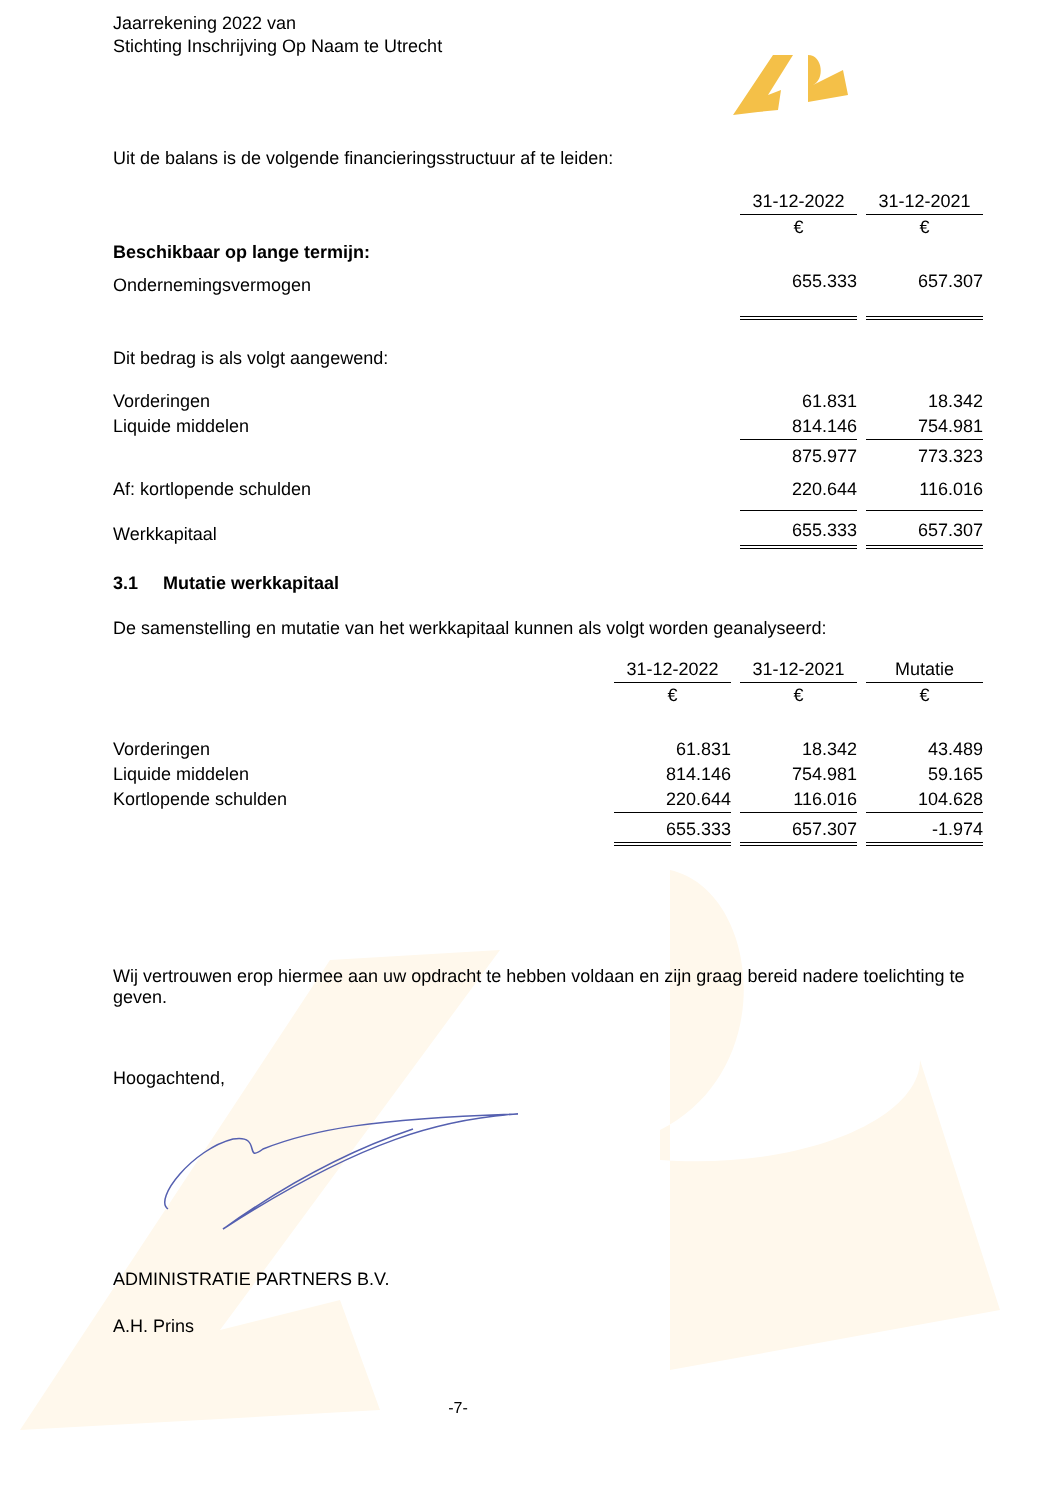Jaarrekening 2022 van
Stichting Inschrijving Op Naam te Utrecht
Uit de balans is de volgende financieringsstructuur af te leiden:
| | 31-12-2022 | | 31-12-2021 |
| | € | | € |
| Beschikbaar op lange termijn: | | | |
| Ondernemingsvermogen | 655.333 | | 657.307 |
| Dit bedrag is als volgt aangewend: | | | |
| Vorderingen | 61.831 | | 18.342 |
| Liquide middelen | 814.146 | | 754.981 |
| | 875.977 | | 773.323 |
| Af: kortlopende schulden | 220.644 | | 116.016 |
| Werkkapitaal | 655.333 | | 657.307 |
3.1 Mutatie werkkapitaal
De samenstelling en mutatie van het werkkapitaal kunnen als volgt worden geanalyseerd:
| | 31-12-2022 | | 31-12-2021 | | Mutatie |
| | € | | € | | € |
| Vorderingen | 61.831 | | 18.342 | | 43.489 |
| Liquide middelen | 814.146 | | 754.981 | | 59.165 |
| Kortlopende schulden | 220.644 | | 116.016 | | 104.628 |
| | 655.333 | | 657.307 | | -1.974 |
Wij vertrouwen erop hiermee aan uw opdracht te hebben voldaan en zijn graag bereid nadere toelichting te geven.
Hoogachtend,
ADMINISTRATIE PARTNERS B.V.
A.H. Prins
-7-